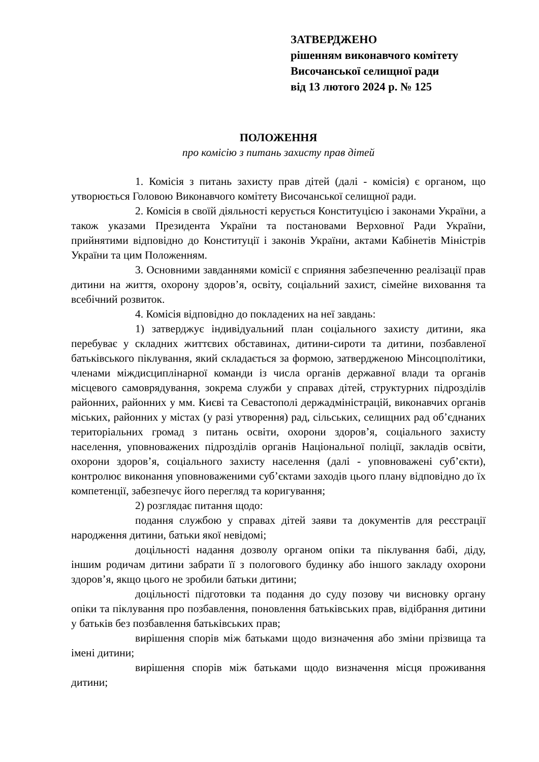ЗАТВЕРДЖЕНО
рішенням виконавчого комітету
Височанської селищної ради
від 13 лютого 2024 р. № 125
ПОЛОЖЕННЯ
про комісію з питань захисту прав дітей
1. Комісія з питань захисту прав дітей (далі - комісія) є органом, що утворюється Головою Виконавчого комітету Височанської селищної ради.
2. Комісія в своїй діяльності керується Конституцією і законами України, а також указами Президента України та постановами Верховної Ради України, прийнятими відповідно до Конституції і законів України, актами Кабінетів Міністрів України та цим Положенням.
3. Основними завданнями комісії є сприяння забезпеченню реалізації прав дитини на життя, охорону здоров’я, освіту, соціальний захист, сімейне виховання та всебічний розвиток.
4. Комісія відповідно до покладених на неї завдань:
1) затверджує індивідуальний план соціального захисту дитини, яка перебуває у складних життєвих обставинах, дитини-сироти та дитини, позбавленої батьківського піклування, який складається за формою, затвердженою Мінсоцполітики, членами міждисциплінарної команди із числа органів державної влади та органів місцевого самоврядування, зокрема служби у справах дітей, структурних підрозділів районних, районних у мм. Києві та Севастополі держадміністрацій, виконавчих органів міських, районних у містах (у разі утворення) рад, сільських, селищних рад об’єднаних територіальних громад з питань освіти, охорони здоров’я, соціального захисту населення, уповноважених підрозділів органів Національної поліції, закладів освіти, охорони здоров’я, соціального захисту населення (далі - уповноважені суб’єкти), контролює виконання уповноваженими суб’єктами заходів цього плану відповідно до їх компетенції, забезпечує його перегляд та коригування;
2) розглядає питання щодо:
подання службою у справах дітей заяви та документів для реєстрації народження дитини, батьки якої невідомі;
доцільності надання дозволу органом опіки та піклування бабі, діду, іншим родичам дитини забрати її з пологового будинку або іншого закладу охорони здоров’я, якщо цього не зробили батьки дитини;
доцільності підготовки та подання до суду позову чи висновку органу опіки та піклування про позбавлення, поновлення батьківських прав, відібрання дитини у батьків без позбавлення батьківських прав;
вирішення спорів між батьками щодо визначення або зміни прізвища та імені дитини;
вирішення спорів між батьками щодо визначення місця проживання дитини;